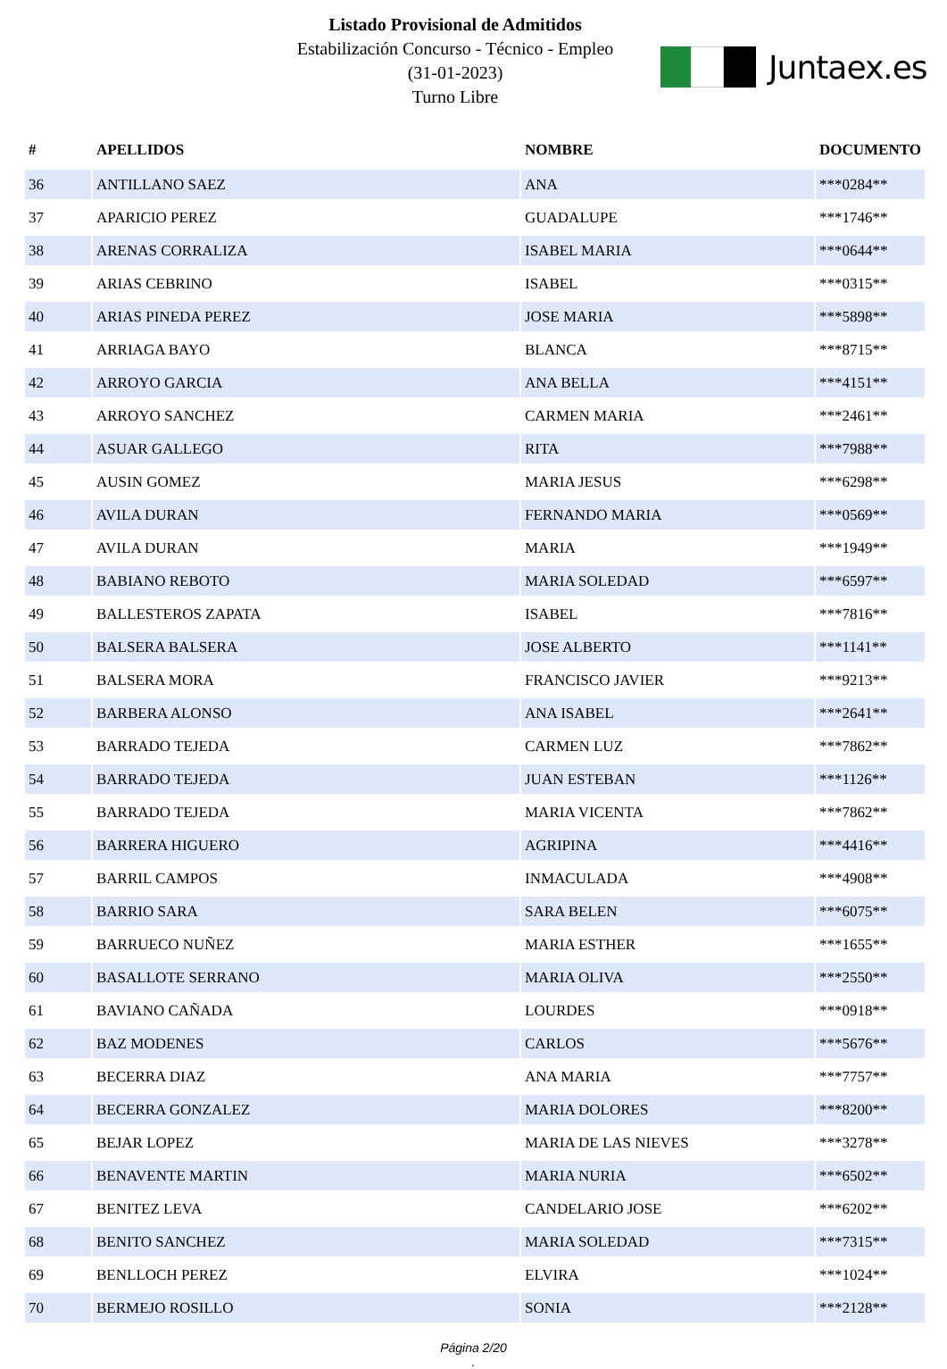Listado Provisional de Admitidos
Estabilización Concurso - Técnico - Empleo
(31-01-2023)
Turno Libre
Juntaex.es
| # | APELLIDOS | NOMBRE | DOCUMENTO |
| --- | --- | --- | --- |
| 36 | ANTILLANO SAEZ | ANA | ***0284** |
| 37 | APARICIO PEREZ | GUADALUPE | ***1746** |
| 38 | ARENAS CORRALIZA | ISABEL MARIA | ***0644** |
| 39 | ARIAS CEBRINO | ISABEL | ***0315** |
| 40 | ARIAS PINEDA PEREZ | JOSE MARIA | ***5898** |
| 41 | ARRIAGA BAYO | BLANCA | ***8715** |
| 42 | ARROYO GARCIA | ANA BELLA | ***4151** |
| 43 | ARROYO SANCHEZ | CARMEN MARIA | ***2461** |
| 44 | ASUAR GALLEGO | RITA | ***7988** |
| 45 | AUSIN GOMEZ | MARIA JESUS | ***6298** |
| 46 | AVILA DURAN | FERNANDO MARIA | ***0569** |
| 47 | AVILA DURAN | MARIA | ***1949** |
| 48 | BABIANO REBOTO | MARIA SOLEDAD | ***6597** |
| 49 | BALLESTEROS ZAPATA | ISABEL | ***7816** |
| 50 | BALSERA BALSERA | JOSE ALBERTO | ***1141** |
| 51 | BALSERA MORA | FRANCISCO JAVIER | ***9213** |
| 52 | BARBERA ALONSO | ANA ISABEL | ***2641** |
| 53 | BARRADO TEJEDA | CARMEN LUZ | ***7862** |
| 54 | BARRADO TEJEDA | JUAN ESTEBAN | ***1126** |
| 55 | BARRADO TEJEDA | MARIA VICENTA | ***7862** |
| 56 | BARRERA HIGUERO | AGRIPINA | ***4416** |
| 57 | BARRIL CAMPOS | INMACULADA | ***4908** |
| 58 | BARRIO SARA | SARA BELEN | ***6075** |
| 59 | BARRUECO NUÑEZ | MARIA ESTHER | ***1655** |
| 60 | BASALLOTE SERRANO | MARIA OLIVA | ***2550** |
| 61 | BAVIANO CAÑADA | LOURDES | ***0918** |
| 62 | BAZ MODENES | CARLOS | ***5676** |
| 63 | BECERRA DIAZ | ANA MARIA | ***7757** |
| 64 | BECERRA GONZALEZ | MARIA DOLORES | ***8200** |
| 65 | BEJAR LOPEZ | MARIA DE LAS NIEVES | ***3278** |
| 66 | BENAVENTE MARTIN | MARIA NURIA | ***6502** |
| 67 | BENITEZ LEVA | CANDELARIO JOSE | ***6202** |
| 68 | BENITO SANCHEZ | MARIA SOLEDAD | ***7315** |
| 69 | BENLLOCH PEREZ | ELVIRA | ***1024** |
| 70 | BERMEJO ROSILLO | SONIA | ***2128** |
Página 2/20
.